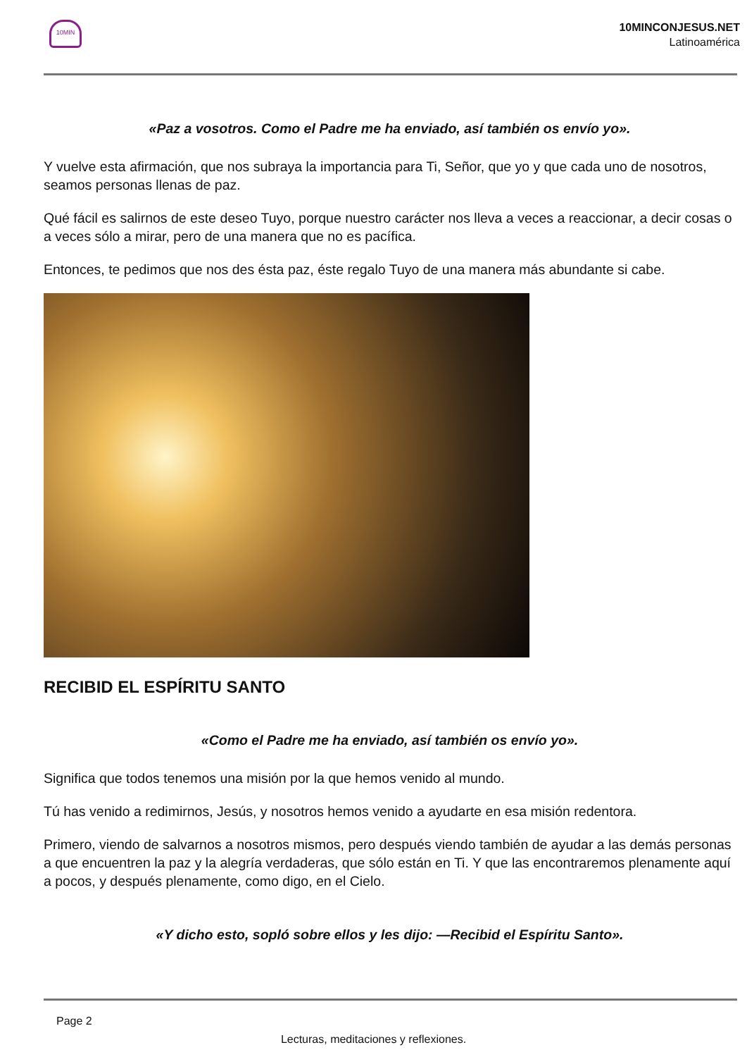10MIN
10MINCONJESUS.NET
Latinoamérica
«Paz a vosotros. Como el Padre me ha enviado, así también os envío yo».
Y vuelve esta afirmación, que nos subraya la importancia para Ti, Señor, que yo y que cada uno de nosotros, seamos personas llenas de paz.
Qué fácil es salirnos de este deseo Tuyo, porque nuestro carácter nos lleva a veces a reaccionar, a decir cosas o a veces sólo a mirar, pero de una manera que no es pacífica.
Entonces, te pedimos que nos des ésta paz, éste regalo Tuyo de una manera más abundante si cabe.
RECIBID EL ESPÍRITU SANTO
«Como el Padre me ha enviado, así también os envío yo».
Significa que todos tenemos una misión por la que hemos venido al mundo.
Tú has venido a redimirnos, Jesús, y nosotros hemos venido a ayudarte en esa misión redentora.
Primero, viendo de salvarnos a nosotros mismos, pero después viendo también de ayudar a las demás personas a que encuentren la paz y la alegría verdaderas, que sólo están en Ti. Y que las encontraremos plenamente aquí a pocos, y después plenamente, como digo, en el Cielo.
«Y dicho esto, sopló sobre ellos y les dijo: —Recibid el Espíritu Santo».
Page 2
Lecturas, meditaciones y reflexiones.